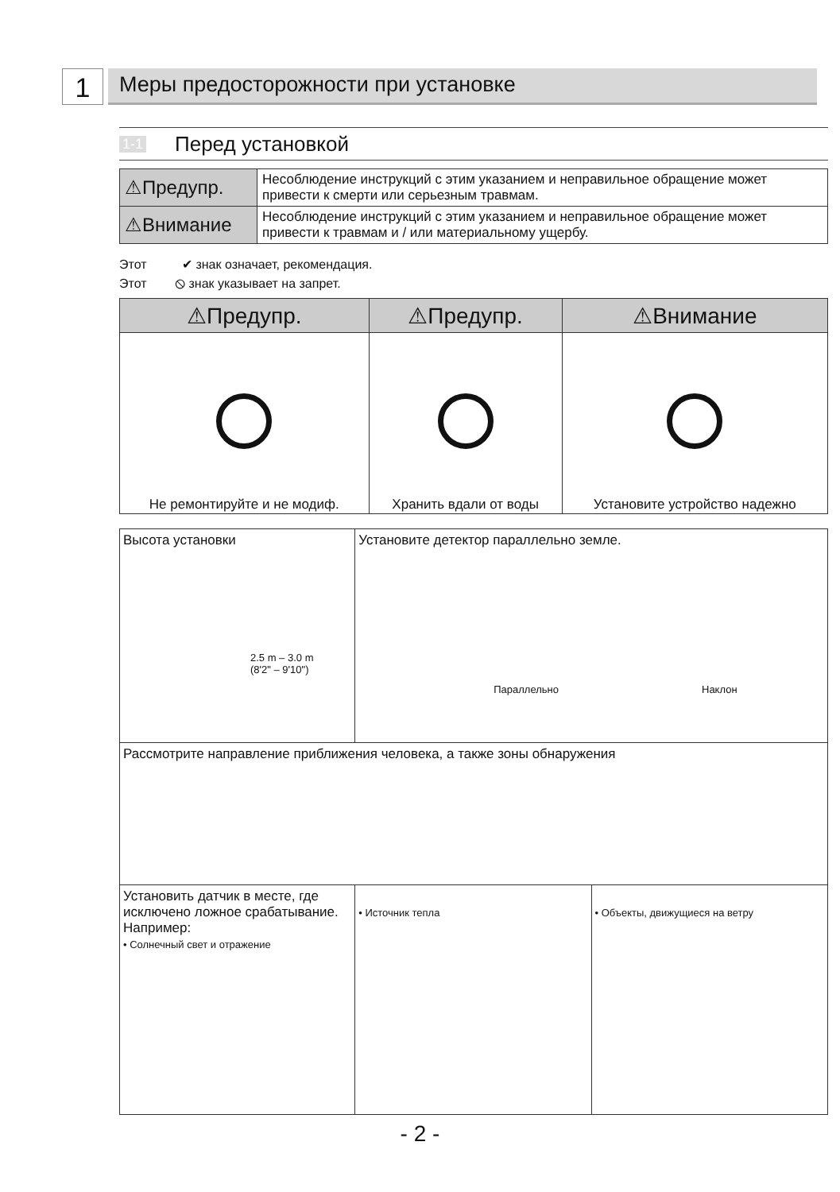1
Меры предосторожности при установке
1-1 Перед установкой
| ⚠Предупр. | Несоблюдение инструкций с этим указанием и неправильное обращение может привести к смерти или серьезным травмам. |
| ⚠Внимание | Несоблюдение инструкций с этим указанием и неправильное обращение может привести к травмам и / или материальному ущербу. |
Этот ✔ знак означает, рекомендация.
Этот ⦸ знак указывает на запрет.
| ⚠Предупр. | ⚠Предупр. | ⚠Внимание |
| --- | --- | --- |
| Не ремонтируйте и не модиф. | Хранить вдали от воды | Установите устройство надежно |
| Высота установки 2.5 m – 3.0 m (8'2" – 9'10") | Установите детектор параллельно земле. Параллельно Наклон | |
| Рассмотрите направление приближения человека, а также зоны обнаружения | | |
| Установить датчик в месте, где исключено ложное срабатывание. Например: • Солнечный свет и отражение | • Источник тепла | • Объекты, движущиеся на ветру |
- 2 -